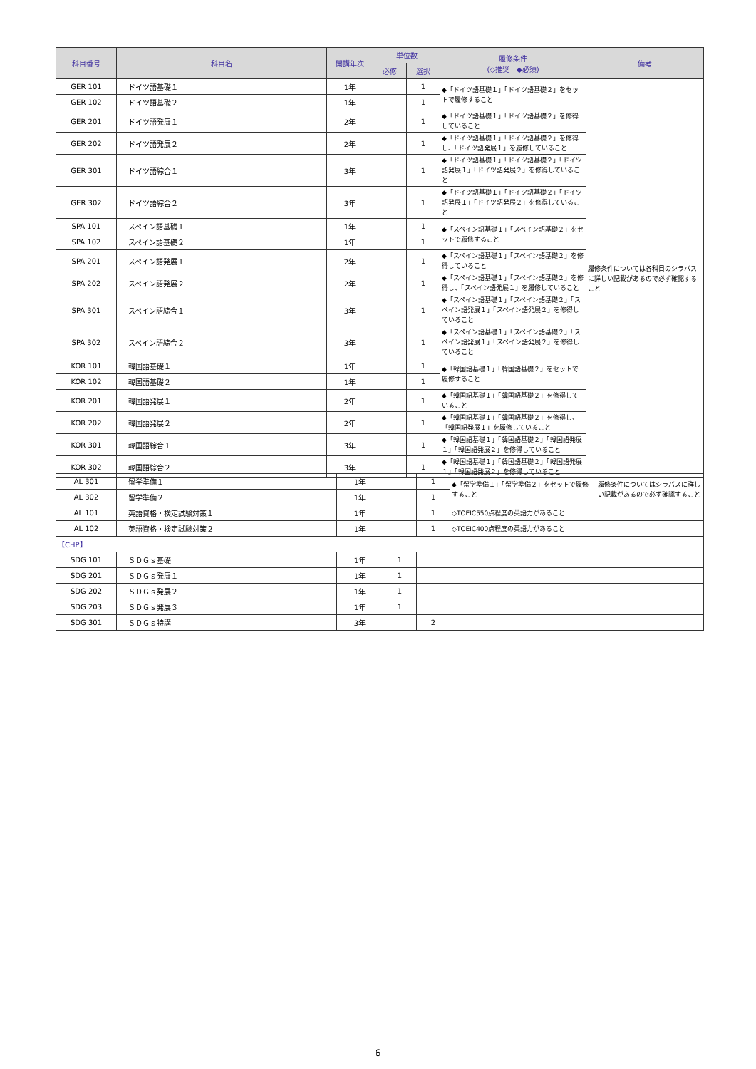| 科目番号 | 科目名 | 開講年次 | 単位数 | | 履修条件 (◇推奨 ◆必須) | 備考 |
| --- | --- | --- | --- | --- | --- | --- |
| | | | 必修 | 選択 | | |
| GER 101 | ドイツ語基礎１ | 1年 | | 1 | ◆「ドイツ語基礎１」「ドイツ語基礎２」をセットで履修すること | 履修条件については各科目のシラバスに詳しい記載があるので必ず確認すること |
| GER 102 | ドイツ語基礎２ | 1年 | | 1 | | |
| GER 201 | ドイツ語発展１ | 2年 | | 1 | ◆「ドイツ語基礎１」「ドイツ語基礎２」を修得していること | |
| GER 202 | ドイツ語発展２ | 2年 | | 1 | ◆「ドイツ語基礎１」「ドイツ語基礎２」を修得し、「ドイツ語発展１」を履修していること | |
| GER 301 | ドイツ語綜合１ | 3年 | | 1 | ◆「ドイツ語基礎１」「ドイツ語基礎２」「ドイツ語発展１」「ドイツ語発展２」を修得していること | |
| GER 302 | ドイツ語綜合２ | 3年 | | 1 | ◆「ドイツ語基礎１」「ドイツ語基礎２」「ドイツ語発展１」「ドイツ語発展２」を修得していること | |
| SPA 101 | スペイン語基礎１ | 1年 | | 1 | ◆「スペイン語基礎１」「スペイン語基礎２」をセットで履修すること | |
| SPA 102 | スペイン語基礎２ | 1年 | | 1 | | |
| SPA 201 | スペイン語発展１ | 2年 | | 1 | ◆「スペイン語基礎１」「スペイン語基礎２」を修得していること | |
| SPA 202 | スペイン語発展２ | 2年 | | 1 | ◆「スペイン語基礎１」「スペイン語基礎２」を修得し、「スペイン語発展１」を履修していること | |
| SPA 301 | スペイン語綜合１ | 3年 | | 1 | ◆「スペイン語基礎１」「スペイン語基礎２」「スペイン語発展１」「スペイン語発展２」を修得していること | |
| SPA 302 | スペイン語綜合２ | 3年 | | 1 | ◆「スペイン語基礎１」「スペイン語基礎２」「スペイン語発展１」「スペイン語発展２」を修得していること | |
| KOR 101 | 韓国語基礎１ | 1年 | | 1 | ◆「韓国語基礎１」「韓国語基礎２」をセットで履修すること | |
| KOR 102 | 韓国語基礎２ | 1年 | | 1 | | |
| KOR 201 | 韓国語発展１ | 2年 | | 1 | ◆「韓国語基礎１」「韓国語基礎２」を修得していること | |
| KOR 202 | 韓国語発展２ | 2年 | | 1 | ◆「韓国語基礎１」「韓国語基礎２」を修得し、「韓国語発展１」を履修していること | |
| KOR 301 | 韓国語綜合１ | 3年 | | 1 | ◆「韓国語基礎１」「韓国語基礎２」「韓国語発展１」「韓国語発展２」を修得していること | |
| KOR 302 | 韓国語綜合２ | 3年 | | 1 | ◆「韓国語基礎１」「韓国語基礎２」「韓国語発展１」「韓国語発展２」を修得していること | |
| AL 301 | 留学準備１ | 1年 | | 1 | ◆「留学準備１」「留学準備２」をセットで履修すること | 履修条件についてはシラバスに詳しい記載があるので必ず確認すること |
| AL 302 | 留学準備２ | 1年 | | 1 | | |
| AL 101 | 英語資格・検定試験対策１ | 1年 | | 1 | ◇TOEIC550点程度の英語力があること | |
| AL 102 | 英語資格・検定試験対策２ | 1年 | | 1 | ◇TOEIC400点程度の英語力があること | |
| 【CHP】 | | | | | | |
| SDG 101 | ＳＤＧｓ基礎 | 1年 | 1 | | | |
| SDG 201 | ＳＤＧｓ発展１ | 1年 | 1 | | | |
| SDG 202 | ＳＤＧｓ発展２ | 1年 | 1 | | | |
| SDG 203 | ＳＤＧｓ発展３ | 1年 | 1 | | | |
| SDG 301 | ＳＤＧｓ特講 | 3年 | | 2 | | |
6